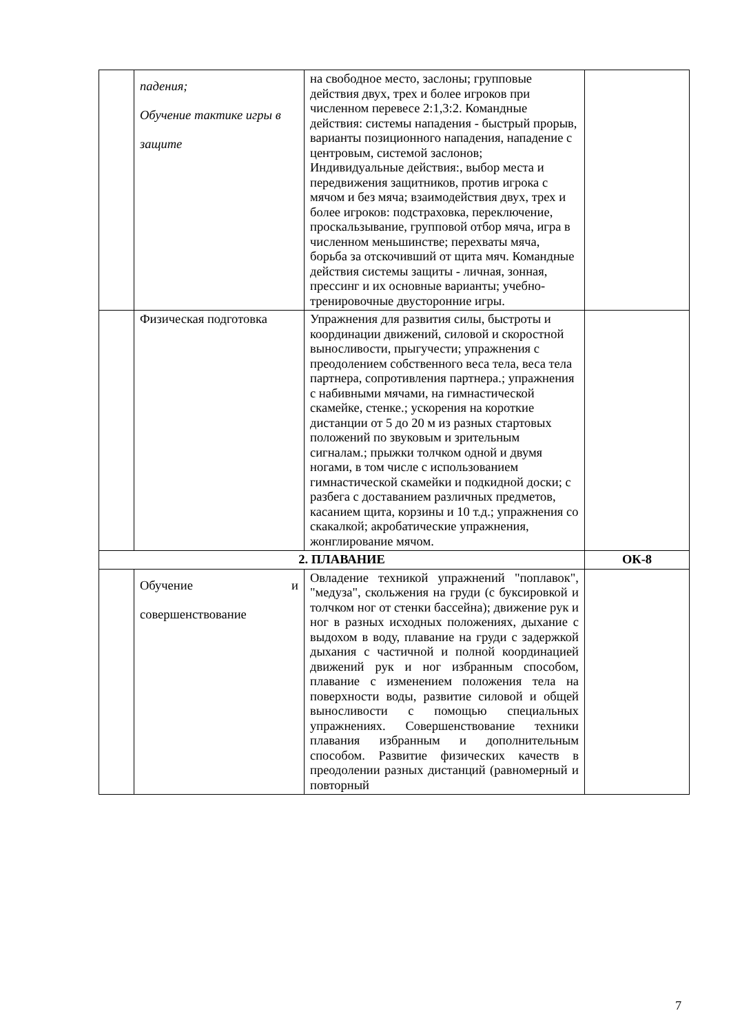| | падения; Обучение тактике игры в защите | на свободное место, заслоны; групповые действия двух, трех и более игроков при численном перевесе 2:1,3:2. Командные действия: системы нападения - быстрый прорыв, варианты позиционного нападения, нападение с центровым, системой заслонов; Индивидуальные действия:, выбор места и передвижения защитников, против игрока с мячом и без мяча; взаимодействия двух, трех и более игроков: подстраховка, переключение, проскальзывание, групповой отбор мяча, игра в численном меньшинстве; перехваты мяча, борьба за отскочивший от щита мяч. Командные действия системы защиты - личная, зонная, прессинг и их основные варианты; учебно-тренировочные двусторонние игры. | |
| | Физическая подготовка | Упражнения для развития силы, быстроты и координации движений, силовой и скоростной выносливости, прыгучести; упражнения с преодолением собственного веса тела, веса тела партнера, сопротивления партнера.; упражнения с набивными мячами, на гимнастической скамейке, стенке.; ускорения на короткие дистанции от 5 до 20 м из разных стартовых положений по звуковым и зрительным сигналам.; прыжки толчком одной и двумя ногами, в том числе с использованием гимнастической скамейки и подкидной доски; с разбега с доставанием различных предметов, касанием щита, корзины и 10 т.д.; упражнения со скакалкой; акробатические упражнения, жонглирование мячом. | |
| 2. ПЛАВАНИЕ | | | ОК-8 |
| | Обучение и совершенствование | Овладение техникой упражнений "поплавок", "медуза", скольжения на груди (с буксировкой и толчком ног от стенки бассейна); движение рук и ног в разных исходных положениях, дыхание с выдохом в воду, плавание на груди с задержкой дыхания с частичной и полной координацией движений рук и ног избранным способом, плавание с изменением положения тела на поверхности воды, развитие силовой и общей выносливости с помощью специальных упражнениях. Совершенствование техники плавания избранным и дополнительным способом. Развитие физических качеств в преодолении разных дистанций (равномерный и повторный | |
7